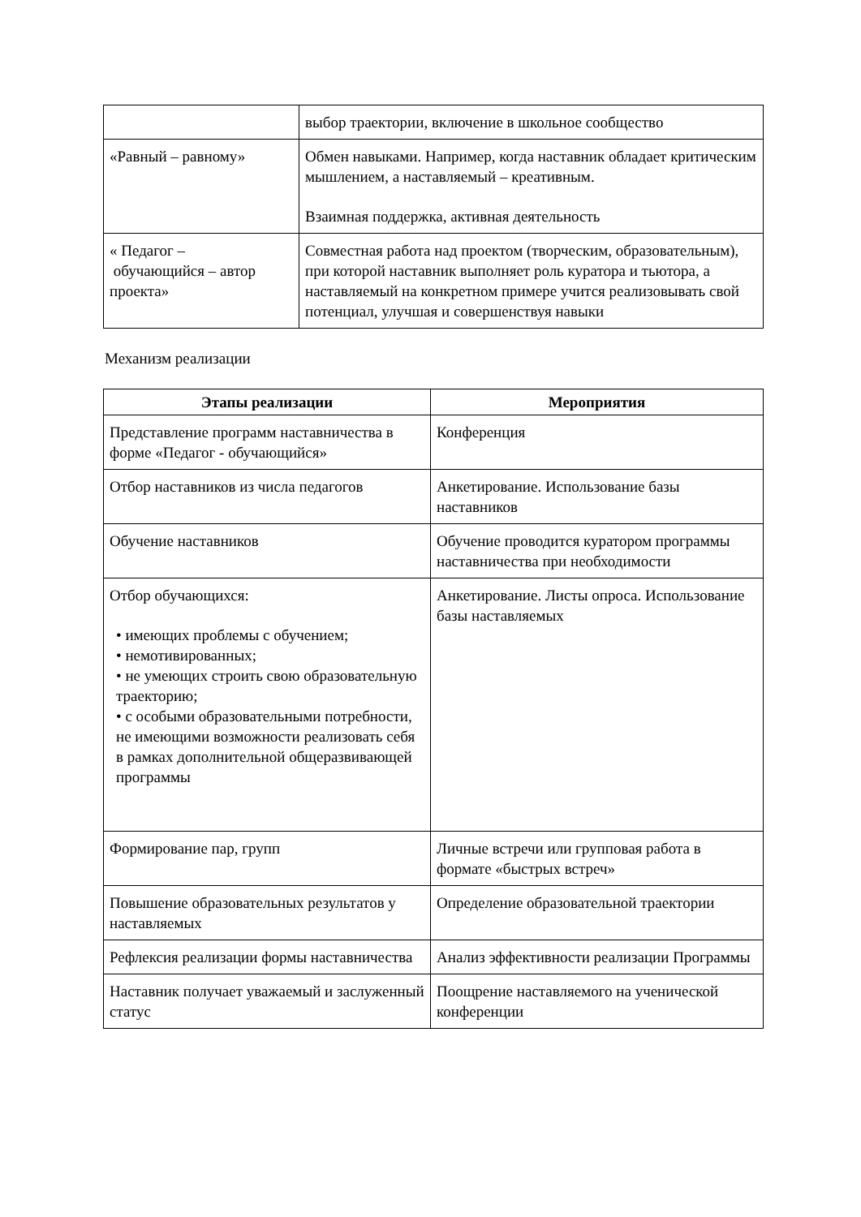| | выбор траектории, включение в школьное сообщество |
| «Равный – равному» | Обмен навыками. Например, когда наставник обладает критическим мышлением, а наставляемый – креативным. Взаимная поддержка, активная деятельность |
| « Педагог – обучающийся – автор проекта» | Совместная работа над проектом (творческим, образовательным), при которой наставник выполняет роль куратора и тьютора, а наставляемый на конкретном примере учится реализовывать свой потенциал, улучшая и совершенствуя навыки |
Механизм реализации
| Этапы реализации | Мероприятия |
| --- | --- |
| Представление программ наставничества в форме «Педагог - обучающийся» | Конференция |
| Отбор наставников из числа педагогов | Анкетирование. Использование базы наставников |
| Обучение наставников | Обучение проводится куратором программы наставничества при необходимости |
| Отбор обучающихся: • имеющих проблемы с обучением; • немотивированных; • не умеющих строить свою образовательную траекторию; • с особыми образовательными потребности, не имеющими возможности реализовать себя в рамках дополнительной общеразвивающей программы | Анкетирование. Листы опроса. Использование базы наставляемых |
| Формирование пар, групп | Личные встречи или групповая работа в формате «быстрых встреч» |
| Повышение образовательных результатов у наставляемых | Определение образовательной траектории |
| Рефлексия реализации формы наставничества | Анализ эффективности реализации Программы |
| Наставник получает уважаемый и заслуженный статус | Поощрение наставляемого на ученической конференции |